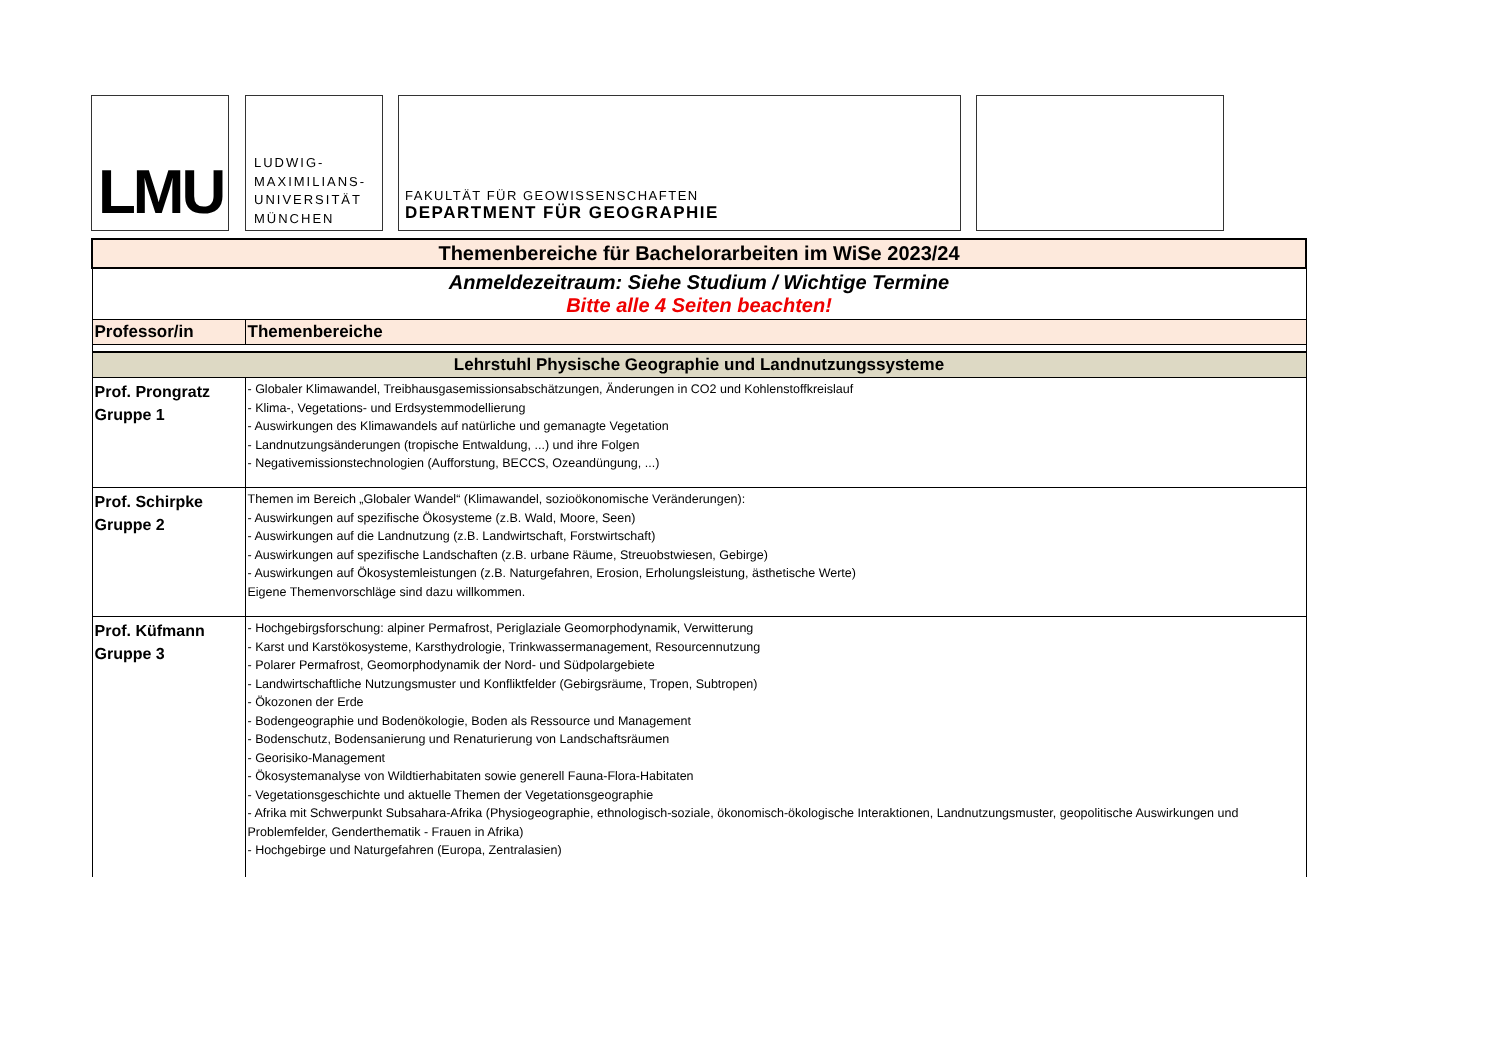LMU
LUDWIG-
MAXIMILIANS-
UNIVERSITÄT
MÜNCHEN
FAKULTÄT FÜR GEOWISSENSCHAFTEN
DEPARTMENT FÜR GEOGRAPHIE
| Themenbereiche für Bachelorarbeiten im WiSe 2023/24 | |
| Anmeldezeitraum: Siehe Studium / Wichtige Termine Bitte alle 4 Seiten beachten! | |
| Professor/in | Themenbereiche |
| Lehrstuhl Physische Geographie und Landnutzungssysteme | |
| Prof. Prongratz Gruppe 1 | - Globaler Klimawandel, Treibhausgasemissionsabschätzungen, Änderungen in CO2 und Kohlenstoffkreislauf - Klima-, Vegetations- und Erdsystemmodellierung - Auswirkungen des Klimawandels auf natürliche und gemanagte Vegetation - Landnutzungsänderungen (tropische Entwaldung, ...) und ihre Folgen - Negativemissionstechnologien (Aufforstung, BECCS, Ozeandüngung, ...) |
| Prof. Schirpke Gruppe 2 | Themen im Bereich „Globaler Wandel“ (Klimawandel, sozioökonomische Veränderungen): - Auswirkungen auf spezifische Ökosysteme (z.B. Wald, Moore, Seen) - Auswirkungen auf die Landnutzung (z.B. Landwirtschaft, Forstwirtschaft) - Auswirkungen auf spezifische Landschaften (z.B. urbane Räume, Streuobstwiesen, Gebirge) - Auswirkungen auf Ökosystemleistungen (z.B. Naturgefahren, Erosion, Erholungsleistung, ästhetische Werte) Eigene Themenvorschläge sind dazu willkommen. |
| Prof. Küfmann Gruppe 3 | - Hochgebirgsforschung: alpiner Permafrost, Periglaziale Geomorphodynamik, Verwitterung - Karst und Karstökosysteme, Karsthydrologie, Trinkwassermanagement, Resourcennutzung - Polarer Permafrost, Geomorphodynamik der Nord- und Südpolargebiete - Landwirtschaftliche Nutzungsmuster und Konfliktfelder (Gebirgsräume, Tropen, Subtropen) - Ökozonen der Erde - Bodengeographie und Bodenökologie, Boden als Ressource und Management - Bodenschutz, Bodensanierung und Renaturierung von Landschaftsräumen - Georisiko-Management - Ökosystemanalyse von Wildtierhabitaten sowie generell Fauna-Flora-Habitaten - Vegetationsgeschichte und aktuelle Themen der Vegetationsgeographie - Afrika mit Schwerpunkt Subsahara-Afrika (Physiogeographie, ethnologisch-soziale, ökonomisch-ökologische Interaktionen, Landnutzungsmuster, geopolitische Auswirkungen und Problemfelder, Genderthematik - Frauen in Afrika) - Hochgebirge und Naturgefahren (Europa, Zentralasien) |